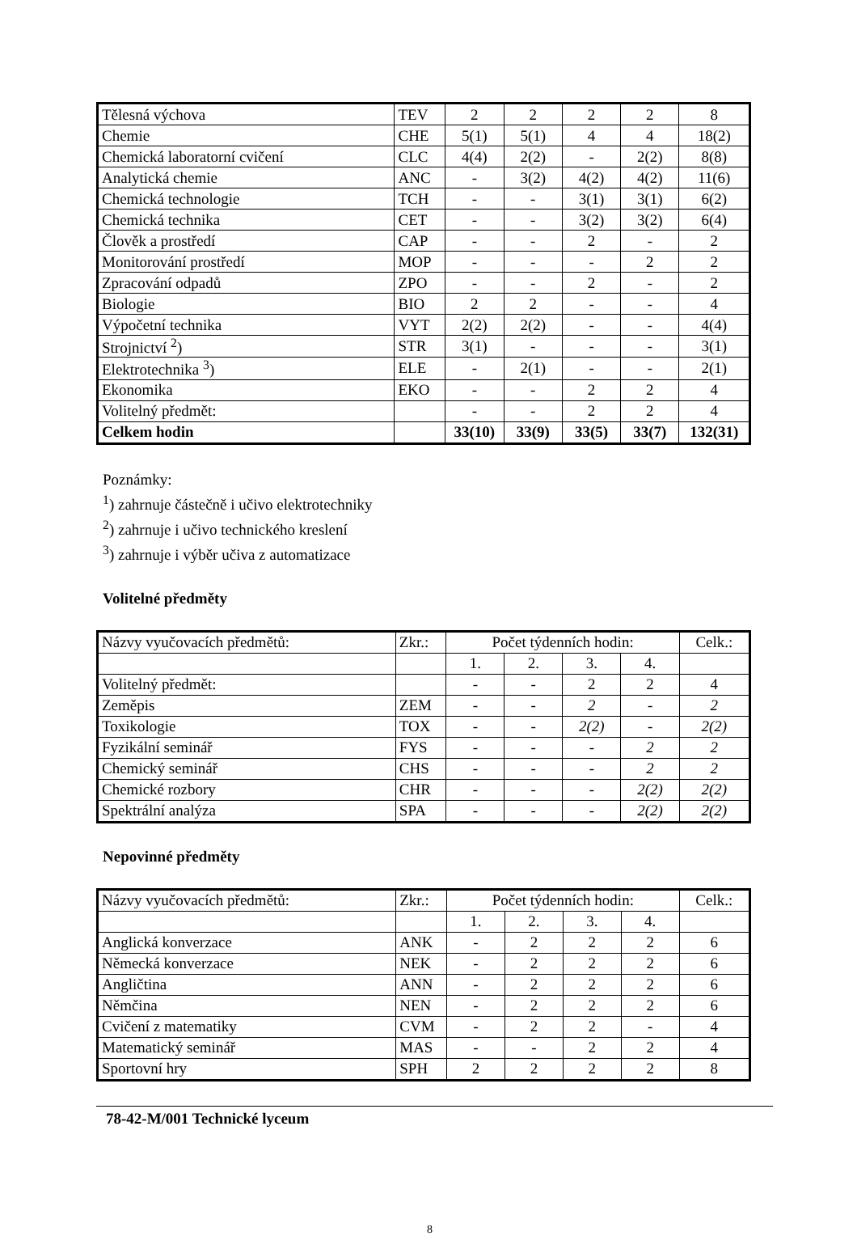| Tělesná výchova | TEV | 2 | 2 | 2 | 2 | 8 |
| Chemie | CHE | 5(1) | 5(1) | 4 | 4 | 18(2) |
| Chemická laboratorní cvičení | CLC | 4(4) | 2(2) | - | 2(2) | 8(8) |
| Analytická chemie | ANC | - | 3(2) | 4(2) | 4(2) | 11(6) |
| Chemická technologie | TCH | - | - | 3(1) | 3(1) | 6(2) |
| Chemická technika | CET | - | - | 3(2) | 3(2) | 6(4) |
| Člověk a prostředí | CAP | - | - | 2 | - | 2 |
| Monitorování prostředí | MOP | - | - | - | 2 | 2 |
| Zpracování odpadů | ZPO | - | - | 2 | - | 2 |
| Biologie | BIO | 2 | 2 | - | - | 4 |
| Výpočetní technika | VYT | 2(2) | 2(2) | - | - | 4(4) |
| Strojnictví <sup>2</sup>) | STR | 3(1) | - | - | - | 3(1) |
| Elektrotechnika <sup>3</sup>) | ELE | - | 2(1) | - | - | 2(1) |
| Ekonomika | EKO | - | - | 2 | 2 | 4 |
| Volitelný předmět: | | - | - | 2 | 2 | 4 |
| Celkem hodin | | 33(10) | 33(9) | 33(5) | 33(7) | 132(31) |
Poznámky:
<sup>1</sup>) zahrnuje částečně i učivo elektrotechniky
<sup>2</sup>) zahrnuje i učivo technického kreslení
<sup>3</sup>) zahrnuje i výběr učiva z automatizace
Volitelné předměty
| Názvy vyučovacích předmětů: | Zkr.: | Počet týdenních hodin: | | | | Celk.: |
| --- | --- | --- | --- | --- | --- | --- |
| | | 1. | 2. | 3. | 4. | |
| Volitelný předmět: | | - | - | 2 | 2 | 4 |
| Zeměpis | ZEM | - | - | 2 | - | 2 |
| Toxikologie | TOX | - | - | 2(2) | - | 2(2) |
| Fyzikální seminář | FYS | - | - | - | 2 | 2 |
| Chemický seminář | CHS | - | - | - | 2 | 2 |
| Chemické rozbory | CHR | - | - | - | 2(2) | 2(2) |
| Spektrální analýza | SPA | - | - | - | 2(2) | 2(2) |
Nepovinné předměty
| Názvy vyučovacích předmětů: | Zkr.: | Počet týdenních hodin: | | | | Celk.: |
| --- | --- | --- | --- | --- | --- | --- |
| | | 1. | 2. | 3. | 4. | |
| Anglická konverzace | ANK | - | 2 | 2 | 2 | 6 |
| Německá konverzace | NEK | - | 2 | 2 | 2 | 6 |
| Angličtina | ANN | - | 2 | 2 | 2 | 6 |
| Němčina | NEN | - | 2 | 2 | 2 | 6 |
| Cvičení z matematiky | CVM | - | 2 | 2 | - | 4 |
| Matematický seminář | MAS | - | - | 2 | 2 | 4 |
| Sportovní hry | SPH | 2 | 2 | 2 | 2 | 8 |
78-42-M/001 Technické lyceum
8